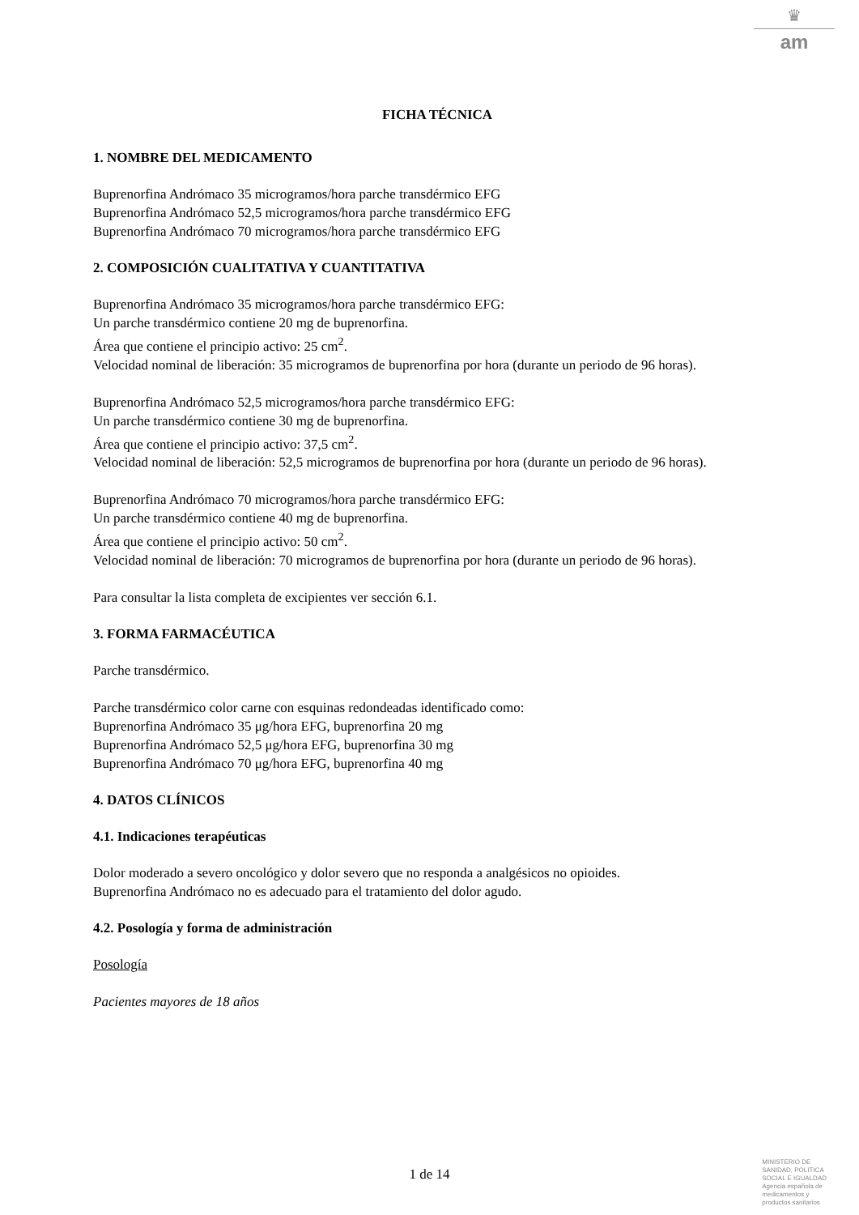♛
am
FICHA TÉCNICA
1. NOMBRE DEL MEDICAMENTO
Buprenorfina Andrómaco 35 microgramos/hora parche transdérmico EFG
Buprenorfina Andrómaco 52,5 microgramos/hora parche transdérmico EFG
Buprenorfina Andrómaco 70 microgramos/hora parche transdérmico EFG
2. COMPOSICIÓN CUALITATIVA Y CUANTITATIVA
Buprenorfina Andrómaco 35 microgramos/hora parche transdérmico EFG:
Un parche transdérmico contiene 20 mg de buprenorfina.
Área que contiene el principio activo: 25 cm<sup>2</sup>.
Velocidad nominal de liberación: 35 microgramos de buprenorfina por hora (durante un periodo de 96 horas).
Buprenorfina Andrómaco 52,5 microgramos/hora parche transdérmico EFG:
Un parche transdérmico contiene 30 mg de buprenorfina.
Área que contiene el principio activo: 37,5 cm<sup>2</sup>.
Velocidad nominal de liberación: 52,5 microgramos de buprenorfina por hora (durante un periodo de 96 horas).
Buprenorfina Andrómaco 70 microgramos/hora parche transdérmico EFG:
Un parche transdérmico contiene 40 mg de buprenorfina.
Área que contiene el principio activo: 50 cm<sup>2</sup>.
Velocidad nominal de liberación: 70 microgramos de buprenorfina por hora (durante un periodo de 96 horas).
Para consultar la lista completa de excipientes ver sección 6.1.
3. FORMA FARMACÉUTICA
Parche transdérmico.
Parche transdérmico color carne con esquinas redondeadas identificado como:
Buprenorfina Andrómaco 35 μg/hora EFG, buprenorfina 20 mg
Buprenorfina Andrómaco 52,5 μg/hora EFG, buprenorfina 30 mg
Buprenorfina Andrómaco 70 μg/hora EFG, buprenorfina 40 mg
4. DATOS CLÍNICOS
4.1. Indicaciones terapéuticas
Dolor moderado a severo oncológico y dolor severo que no responda a analgésicos no opioides.
Buprenorfina Andrómaco no es adecuado para el tratamiento del dolor agudo.
4.2. Posología y forma de administración
Posología
Pacientes mayores de 18 años
1 de 14
MINISTERIO DE
SANIDAD, POLITICA
SOCIAL E IGUALDAD
Agencia española de
medicamentos y
productos sanitarios